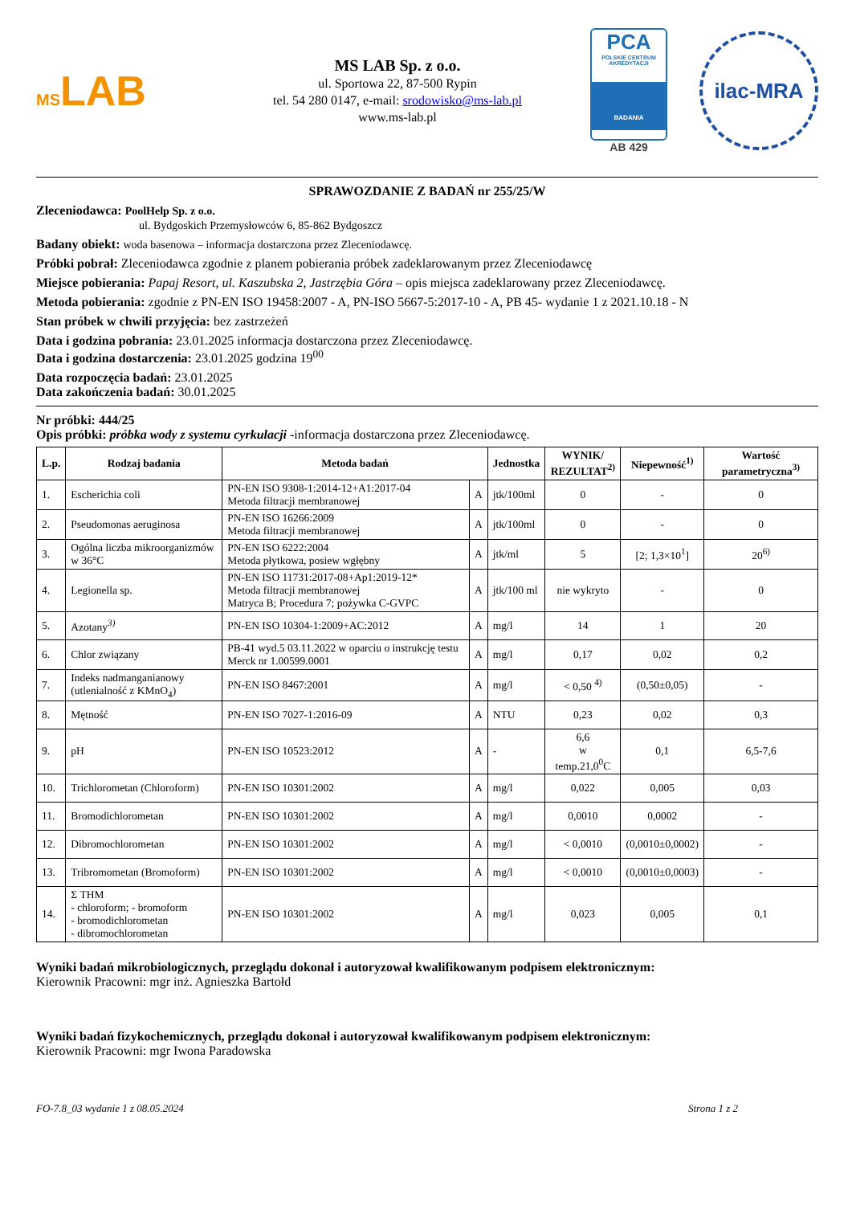MSLAB
MS LAB Sp. z o.o.
ul. Sportowa 22, 87-500 Rypin
tel. 54 280 0147, e-mail: srodowisko@ms-lab.pl
www.ms-lab.pl
PCA
POLSKIE CENTRUM AKREDYTACJI
BADANIA
AB 429
ilac-MRA
SPRAWOZDANIE Z BADAŃ nr 255/25/W
Zleceniodawca: PoolHelp Sp. z o.o.
ul. Bydgoskich Przemysłowców 6, 85-862 Bydgoszcz
Badany obiekt: woda basenowa – informacja dostarczona przez Zleceniodawcę.
Próbki pobrał: Zleceniodawca zgodnie z planem pobierania próbek zadeklarowanym przez Zleceniodawcę
Miejsce pobierania: Papaj Resort, ul. Kaszubska 2, Jastrzębia Góra – opis miejsca zadeklarowany przez Zleceniodawcę.
Metoda pobierania: zgodnie z PN-EN ISO 19458:2007 - A, PN-ISO 5667-5:2017-10 - A, PB 45- wydanie 1 z 2021.10.18 - N
Stan próbek w chwili przyjęcia: bez zastrzeżeń
Data i godzina pobrania: 23.01.2025 informacja dostarczona przez Zleceniodawcę.
Data i godzina dostarczenia: 23.01.2025 godzina 19<sup>00</sup>
Data rozpoczęcia badań: 23.01.2025
Data zakończenia badań: 30.01.2025
Nr próbki: 444/25
Opis próbki: próbka wody z systemu cyrkulacji -informacja dostarczona przez Zleceniodawcę.
| L.p. | Rodzaj badania | Metoda badań | | Jednostka | WYNIK/ REZULTAT<sup>2)</sup> | Niepewność<sup>1)</sup> | Wartość parametryczna<sup>3)</sup> |
| --- | --- | --- | --- | --- | --- | --- | --- |
| 1. | Escherichia coli | PN-EN ISO 9308-1:2014-12+A1:2017-04 Metoda filtracji membranowej | A | jtk/100ml | 0 | - | 0 |
| 2. | Pseudomonas aeruginosa | PN-EN ISO 16266:2009 Metoda filtracji membranowej | A | jtk/100ml | 0 | - | 0 |
| 3. | Ogólna liczba mikroorganizmów w 36°C | PN-EN ISO 6222:2004 Metoda płytkowa, posiew wgłębny | A | jtk/ml | 5 | [2; 1,3×10<sup>1</sup>] | 20<sup>6)</sup> |
| 4. | Legionella sp. | PN-EN ISO 11731:2017-08+Ap1:2019-12* Metoda filtracji membranowej Matryca B; Procedura 7; pożywka C-GVPC | A | jtk/100 ml | nie wykryto | - | 0 |
| 5. | Azotany<sup>3)</sup> | PN-EN ISO 10304-1:2009+AC:2012 | A | mg/l | 14 | 1 | 20 |
| 6. | Chlor związany | PB-41 wyd.5 03.11.2022 w oparciu o instrukcję testu Merck nr 1.00599.0001 | A | mg/l | 0,17 | 0,02 | 0,2 |
| 7. | Indeks nadmanganianowy (utlenialność z KMnO<sub>4</sub>) | PN-EN ISO 8467:2001 | A | mg/l | < 0,50 <sup>4)</sup> | (0,50±0,05) | - |
| 8. | Mętność | PN-EN ISO 7027-1:2016-09 | A | NTU | 0,23 | 0,02 | 0,3 |
| 9. | pH | PN-EN ISO 10523:2012 | A | - | 6,6 w temp.21,0<sup>0</sup>C | 0,1 | 6,5-7,6 |
| 10. | Trichlorometan (Chloroform) | PN-EN ISO 10301:2002 | A | mg/l | 0,022 | 0,005 | 0,03 |
| 11. | Bromodichlorometan | PN-EN ISO 10301:2002 | A | mg/l | 0,0010 | 0,0002 | - |
| 12. | Dibromochlorometan | PN-EN ISO 10301:2002 | A | mg/l | < 0,0010 | (0,0010±0,0002) | - |
| 13. | Tribromometan (Bromoform) | PN-EN ISO 10301:2002 | A | mg/l | < 0,0010 | (0,0010±0,0003) | - |
| 14. | Σ THM - chloroform; - bromoform - bromodichlorometan - dibromochlorometan | PN-EN ISO 10301:2002 | A | mg/l | 0,023 | 0,005 | 0,1 |
Wyniki badań mikrobiologicznych, przeglądu dokonał i autoryzował kwalifikowanym podpisem elektronicznym:
Kierownik Pracowni: mgr inż. Agnieszka Bartołd
Wyniki badań fizykochemicznych, przeglądu dokonał i autoryzował kwalifikowanym podpisem elektronicznym:
Kierownik Pracowni: mgr Iwona Paradowska
FO-7.8_03 wydanie 1 z 08.05.2024 Strona 1 z 2